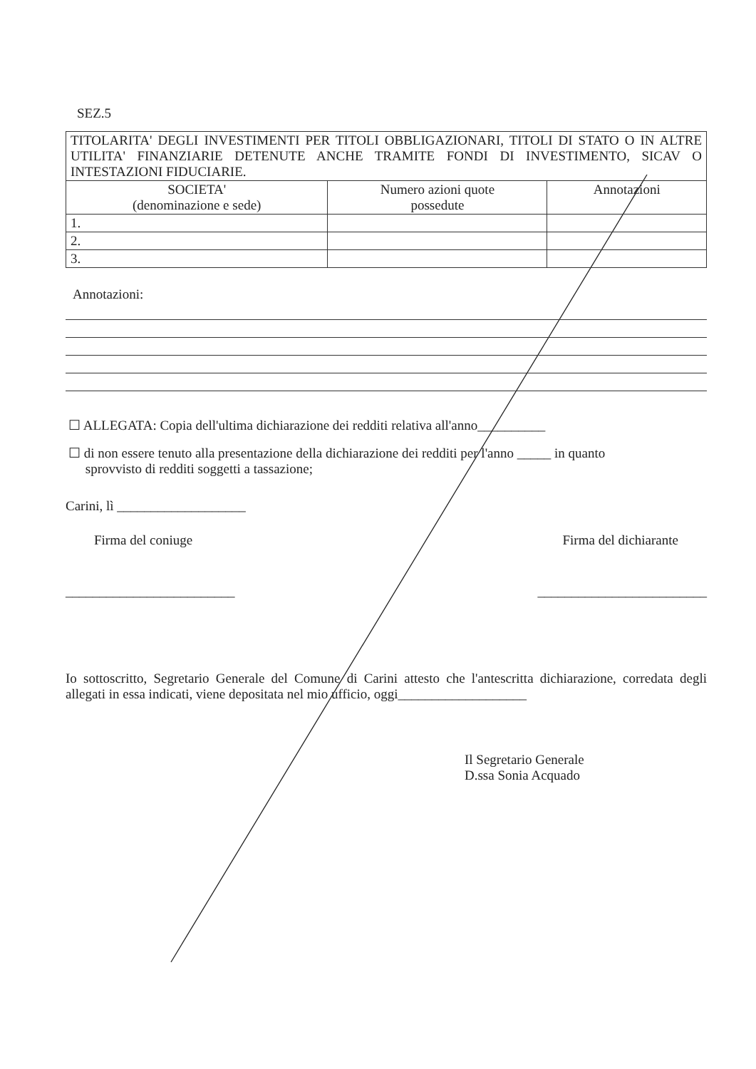SEZ.5
| TITOLARITA' DEGLI INVESTIMENTI PER TITOLI OBBLIGAZIONARI, TITOLI DI STATO O IN ALTRE UTILITA' FINANZIARIE DETENUTE ANCHE TRAMITE FONDI DI INVESTIMENTO, SICAV O INTESTAZIONI FIDUCIARIE. | | |
| SOCIETA' (denominazione e sede) | Numero azioni quote possedute | Annotazioni |
| 1. | | |
| 2. | | |
| 3. | | |
Annotazioni:
☐ ALLEGATA: Copia dell'ultima dichiarazione dei redditi relativa all'anno__________
☐ di non essere tenuto alla presentazione della dichiarazione dei redditi per l'anno _____ in quanto
sprovvisto di redditi soggetti a tassazione;
Carini, lì ___________________
Firma del coniuge Firma del dichiarante
_________________________ _________________________
Io sottoscritto, Segretario Generale del Comune di Carini attesto che l'antescritta dichiarazione, corredata degli allegati in essa indicati, viene depositata nel mio ufficio, oggi___________________
Il Segretario Generale
D.ssa Sonia Acquado